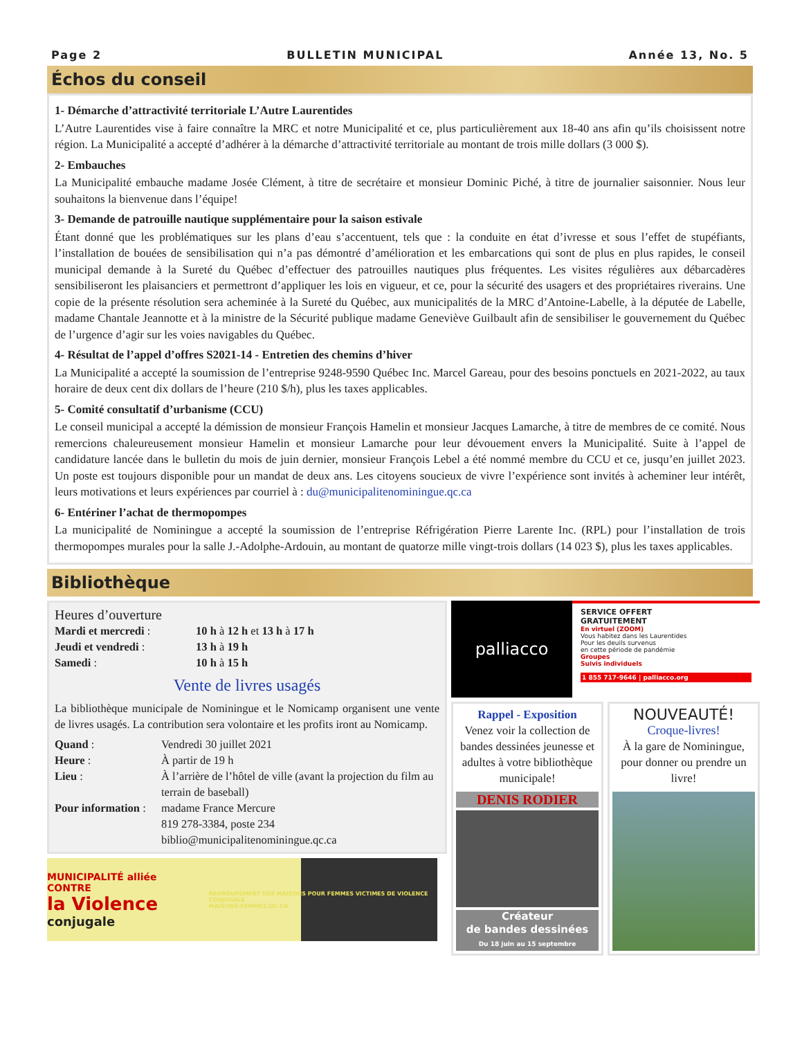Page 2 BULLETIN MUNICIPAL Année 13, No. 5
Échos du conseil
1- Démarche d’attractivité territoriale L’Autre Laurentides
L’Autre Laurentides vise à faire connaître la MRC et notre Municipalité et ce, plus particulièrement aux 18-40 ans afin qu’ils choisissent notre région. La Municipalité a accepté d’adhérer à la démarche d’attractivité territoriale au montant de trois mille dollars (3 000 $).
2- Embauches
La Municipalité embauche madame Josée Clément, à titre de secrétaire et monsieur Dominic Piché, à titre de journalier saisonnier. Nous leur souhaitons la bienvenue dans l’équipe!
3- Demande de patrouille nautique supplémentaire pour la saison estivale
Étant donné que les problématiques sur les plans d’eau s’accentuent, tels que : la conduite en état d’ivresse et sous l’effet de stupéfiants, l’installation de bouées de sensibilisation qui n’a pas démontré d’amélioration et les embarcations qui sont de plus en plus rapides, le conseil municipal demande à la Sureté du Québec d’effectuer des patrouilles nautiques plus fréquentes. Les visites régulières aux débarcadères sensibiliseront les plaisanciers et permettront d’appliquer les lois en vigueur, et ce, pour la sécurité des usagers et des propriétaires riverains. Une copie de la présente résolution sera acheminée à la Sureté du Québec, aux municipalités de la MRC d’Antoine-Labelle, à la députée de Labelle, madame Chantale Jeannotte et à la ministre de la Sécurité publique madame Geneviève Guilbault afin de sensibiliser le gouvernement du Québec de l’urgence d’agir sur les voies navigables du Québec.
4- Résultat de l’appel d’offres S2021-14 - Entretien des chemins d’hiver
La Municipalité a accepté la soumission de l’entreprise 9248-9590 Québec Inc. Marcel Gareau, pour des besoins ponctuels en 2021-2022, au taux horaire de deux cent dix dollars de l’heure (210 $/h), plus les taxes applicables.
5- Comité consultatif d’urbanisme (CCU)
Le conseil municipal a accepté la démission de monsieur François Hamelin et monsieur Jacques Lamarche, à titre de membres de ce comité. Nous remercions chaleureusement monsieur Hamelin et monsieur Lamarche pour leur dévouement envers la Municipalité. Suite à l’appel de candidature lancée dans le bulletin du mois de juin dernier, monsieur François Lebel a été nommé membre du CCU et ce, jusqu’en juillet 2023. Un poste est toujours disponible pour un mandat de deux ans. Les citoyens soucieux de vivre l’expérience sont invités à acheminer leur intérêt, leurs motivations et leurs expériences par courriel à : du@municipalitenominingue.qc.ca
6- Entériner l’achat de thermopompes
La municipalité de Nominingue a accepté la soumission de l’entreprise Réfrigération Pierre Larente Inc. (RPL) pour l’installation de trois thermopompes murales pour la salle J.-Adolphe-Ardouin, au montant de quatorze mille vingt-trois dollars (14 023 $), plus les taxes applicables.
Bibliothèque
Heures d’ouverture
| Mardi et mercredi : | 10 h à 12 h et 13 h à 17 h |
| Jeudi et vendredi : | 13 h à 19 h |
| Samedi : | 10 h à 15 h |
Vente de livres usagés
La bibliothèque municipale de Nominingue et le Nomicamp organisent une vente de livres usagés. La contribution sera volontaire et les profits iront au Nomicamp.
| Quand : | Vendredi 30 juillet 2021 |
| Heure : | À partir de 19 h |
| Lieu : | À l’arrière de l’hôtel de ville (avant la projection du film au terrain de baseball) |
| Pour information : | madame France Mercure 819 278-3384, poste 234 biblio@municipalitenominingue.qc.ca |
MUNICIPALITÉ alliée
CONTRE
la Violence conjugale
REGROUPEMENT DES MAISONS POUR FEMMES VICTIMES DE VIOLENCE CONJUGALE
MAISONS-FEMMES.QC.CA
palliacco
SERVICE OFFERT
GRATUITEMENT
En virtuel (ZOOM)
Vous habitez dans les Laurentides
Pour les deuils survenus
en cette période de pandémie
Groupes
Suivis individuels
1 855 717-9646 | palliacco.org
Rappel - Exposition
Venez voir la collection de bandes dessinées jeunesse et adultes à votre bibliothèque municipale!
DENIS RODIER
Créateur
de bandes dessinées
Du 18 juin au 15 septembre
NOUVEAUTÉ!
Croque-livres!
À la gare de Nominingue, pour donner ou prendre un livre!